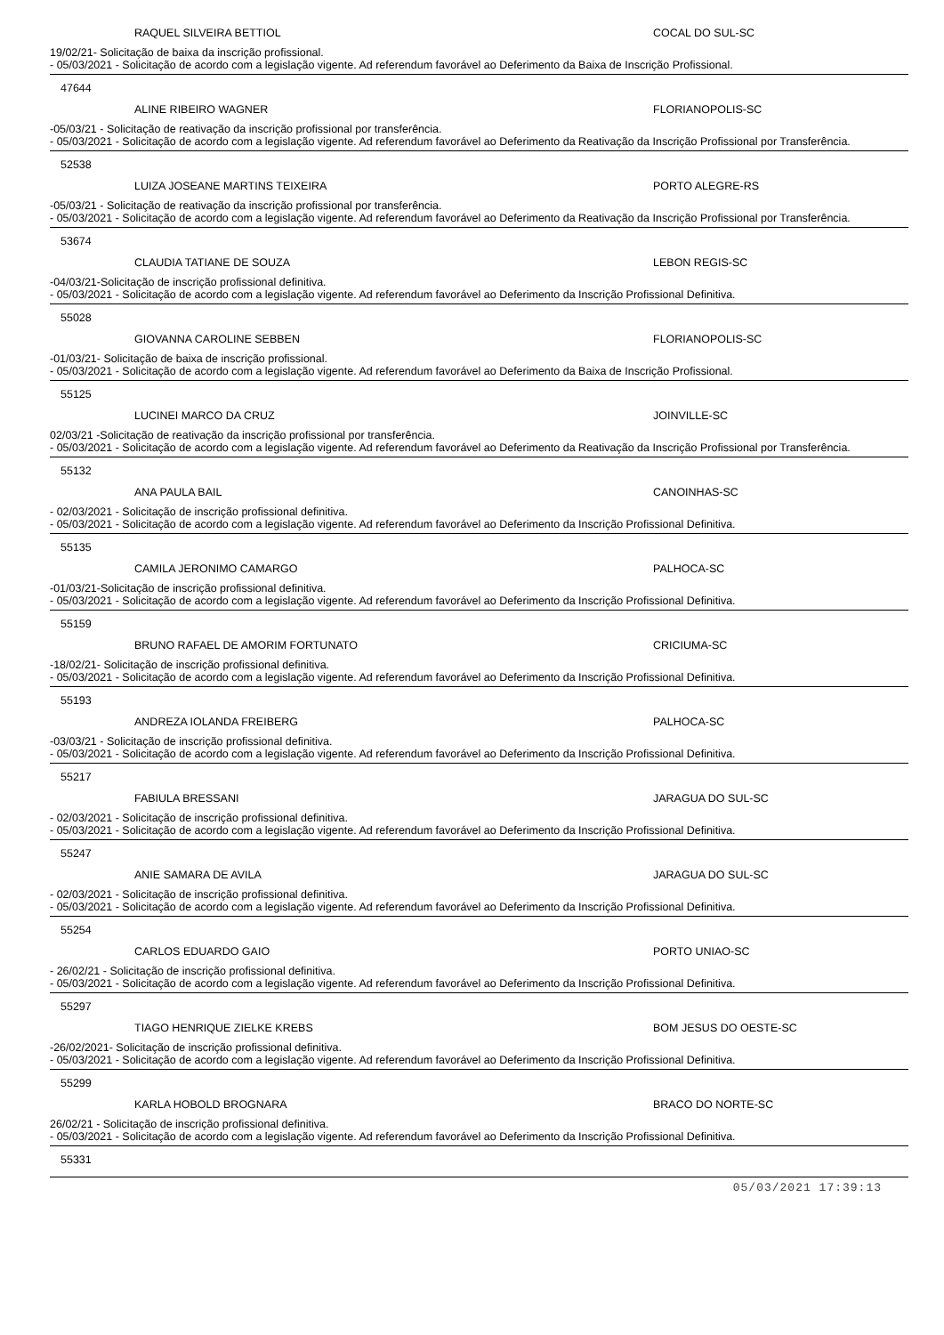RAQUEL SILVEIRA BETTIOL COCAL DO SUL-SC
19/02/21- Solicitação de baixa da inscrição profissional.
- 05/03/2021 - Solicitação de acordo com a legislação vigente. Ad referendum favorável ao Deferimento da Baixa de Inscrição Profissional.
47644
ALINE RIBEIRO WAGNER FLORIANOPOLIS-SC
-05/03/21 - Solicitação de reativação da inscrição profissional por transferência.
- 05/03/2021 - Solicitação de acordo com a legislação vigente. Ad referendum favorável ao Deferimento da Reativação da Inscrição Profissional por Transferência.
52538
LUIZA JOSEANE MARTINS TEIXEIRA PORTO ALEGRE-RS
-05/03/21 - Solicitação de reativação da inscrição profissional por transferência.
- 05/03/2021 - Solicitação de acordo com a legislação vigente. Ad referendum favorável ao Deferimento da Reativação da Inscrição Profissional por Transferência.
53674
CLAUDIA TATIANE DE SOUZA LEBON REGIS-SC
-04/03/21-Solicitação de inscrição profissional definitiva.
- 05/03/2021 - Solicitação de acordo com a legislação vigente. Ad referendum favorável ao Deferimento da Inscrição Profissional Definitiva.
55028
GIOVANNA CAROLINE SEBBEN FLORIANOPOLIS-SC
-01/03/21- Solicitação de baixa de inscrição profissional.
- 05/03/2021 - Solicitação de acordo com a legislação vigente. Ad referendum favorável ao Deferimento da Baixa de Inscrição Profissional.
55125
LUCINEI MARCO DA CRUZ JOINVILLE-SC
02/03/21 -Solicitação de reativação da inscrição profissional por transferência.
- 05/03/2021 - Solicitação de acordo com a legislação vigente. Ad referendum favorável ao Deferimento da Reativação da Inscrição Profissional por Transferência.
55132
ANA PAULA BAIL CANOINHAS-SC
- 02/03/2021 - Solicitação de inscrição profissional definitiva.
- 05/03/2021 - Solicitação de acordo com a legislação vigente. Ad referendum favorável ao Deferimento da Inscrição Profissional Definitiva.
55135
CAMILA JERONIMO CAMARGO PALHOCA-SC
-01/03/21-Solicitação de inscrição profissional definitiva.
- 05/03/2021 - Solicitação de acordo com a legislação vigente. Ad referendum favorável ao Deferimento da Inscrição Profissional Definitiva.
55159
BRUNO RAFAEL DE AMORIM FORTUNATO CRICIUMA-SC
-18/02/21- Solicitação de inscrição profissional definitiva.
- 05/03/2021 - Solicitação de acordo com a legislação vigente. Ad referendum favorável ao Deferimento da Inscrição Profissional Definitiva.
55193
ANDREZA IOLANDA FREIBERG PALHOCA-SC
-03/03/21 - Solicitação de inscrição profissional definitiva.
- 05/03/2021 - Solicitação de acordo com a legislação vigente. Ad referendum favorável ao Deferimento da Inscrição Profissional Definitiva.
55217
FABIULA BRESSANI JARAGUA DO SUL-SC
- 02/03/2021 - Solicitação de inscrição profissional definitiva.
- 05/03/2021 - Solicitação de acordo com a legislação vigente. Ad referendum favorável ao Deferimento da Inscrição Profissional Definitiva.
55247
ANIE SAMARA DE AVILA JARAGUA DO SUL-SC
- 02/03/2021 - Solicitação de inscrição profissional definitiva.
- 05/03/2021 - Solicitação de acordo com a legislação vigente. Ad referendum favorável ao Deferimento da Inscrição Profissional Definitiva.
55254
CARLOS EDUARDO GAIO PORTO UNIAO-SC
- 26/02/21 - Solicitação de inscrição profissional definitiva.
- 05/03/2021 - Solicitação de acordo com a legislação vigente. Ad referendum favorável ao Deferimento da Inscrição Profissional Definitiva.
55297
TIAGO HENRIQUE ZIELKE KREBS BOM JESUS DO OESTE-SC
-26/02/2021- Solicitação de inscrição profissional definitiva.
- 05/03/2021 - Solicitação de acordo com a legislação vigente. Ad referendum favorável ao Deferimento da Inscrição Profissional Definitiva.
55299
KARLA HOBOLD BROGNARA BRACO DO NORTE-SC
26/02/21 - Solicitação de inscrição profissional definitiva.
- 05/03/2021 - Solicitação de acordo com a legislação vigente. Ad referendum favorável ao Deferimento da Inscrição Profissional Definitiva.
55331
05/03/2021 17:39:13